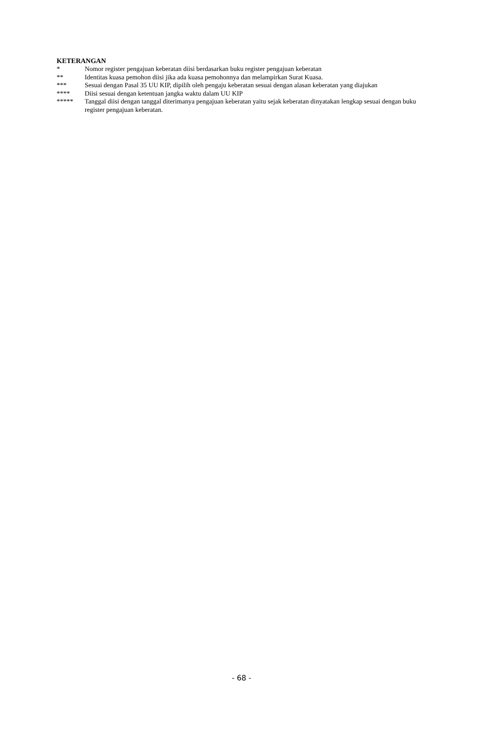KETERANGAN
* Nomor register pengajuan keberatan diisi berdasarkan buku register pengajuan keberatan
** Identitas kuasa pemohon diisi jika ada kuasa pemohonnya dan melampirkan Surat Kuasa.
*** Sesuai dengan Pasal 35 UU KIP, dipilih oleh pengaju keberatan sesuai dengan alasan keberatan yang diajukan
**** Diisi sesuai dengan ketentuan jangka waktu dalam UU KIP
***** Tanggal diisi dengan tanggal diterimanya pengajuan keberatan yaitu sejak keberatan dinyatakan lengkap sesuai dengan buku register pengajuan keberatan.
- 68 -